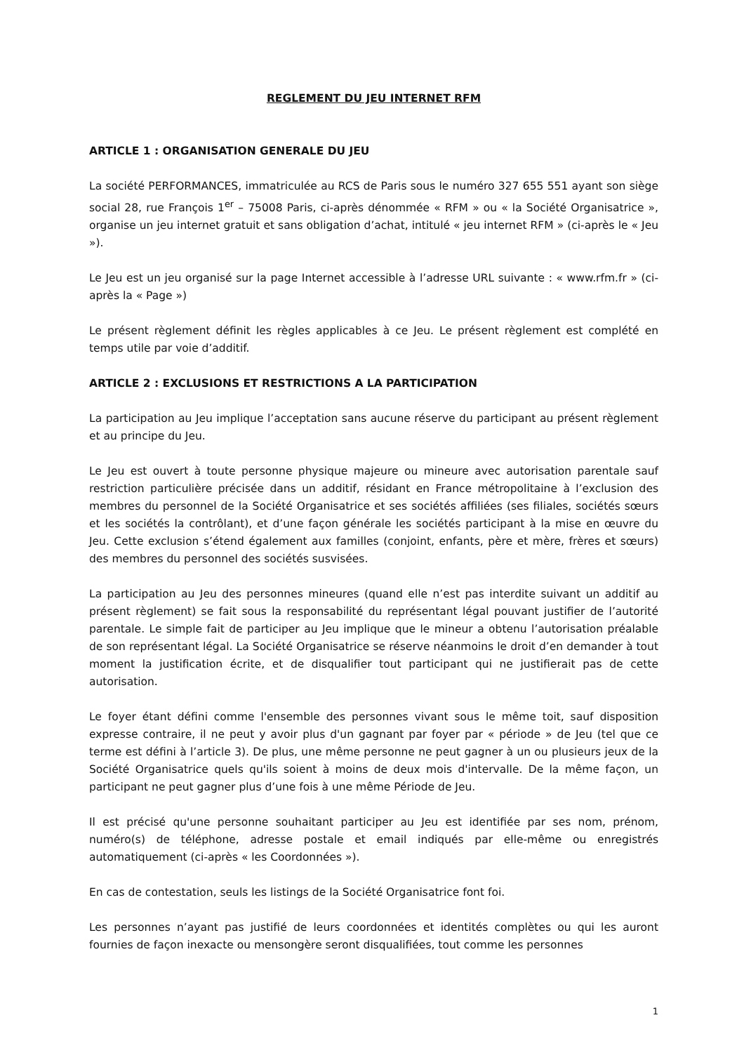REGLEMENT DU JEU INTERNET RFM
ARTICLE 1 : ORGANISATION GENERALE DU JEU
La société PERFORMANCES, immatriculée au RCS de Paris sous le numéro 327 655 551 ayant son siège social 28, rue François 1<sup>er</sup> – 75008 Paris, ci-après dénommée « RFM » ou « la Société Organisatrice », organise un jeu internet gratuit et sans obligation d’achat, intitulé « jeu internet RFM » (ci-après le « Jeu »).
Le Jeu est un jeu organisé sur la page Internet accessible à l’adresse URL suivante : « www.rfm.fr » (ci-après la « Page »)
Le présent règlement définit les règles applicables à ce Jeu. Le présent règlement est complété en temps utile par voie d’additif.
ARTICLE 2 : EXCLUSIONS ET RESTRICTIONS A LA PARTICIPATION
La participation au Jeu implique l’acceptation sans aucune réserve du participant au présent règlement et au principe du Jeu.
Le Jeu est ouvert à toute personne physique majeure ou mineure avec autorisation parentale sauf restriction particulière précisée dans un additif, résidant en France métropolitaine à l’exclusion des membres du personnel de la Société Organisatrice et ses sociétés affiliées (ses filiales, sociétés sœurs et les sociétés la contrôlant), et d’une façon générale les sociétés participant à la mise en œuvre du Jeu. Cette exclusion s’étend également aux familles (conjoint, enfants, père et mère, frères et sœurs) des membres du personnel des sociétés susvisées.
La participation au Jeu des personnes mineures (quand elle n’est pas interdite suivant un additif au présent règlement) se fait sous la responsabilité du représentant légal pouvant justifier de l’autorité parentale. Le simple fait de participer au Jeu implique que le mineur a obtenu l’autorisation préalable de son représentant légal. La Société Organisatrice se réserve néanmoins le droit d’en demander à tout moment la justification écrite, et de disqualifier tout participant qui ne justifierait pas de cette autorisation.
Le foyer étant défini comme l'ensemble des personnes vivant sous le même toit, sauf disposition expresse contraire, il ne peut y avoir plus d'un gagnant par foyer par « période » de Jeu (tel que ce terme est défini à l’article 3). De plus, une même personne ne peut gagner à un ou plusieurs jeux de la Société Organisatrice quels qu'ils soient à moins de deux mois d'intervalle. De la même façon, un participant ne peut gagner plus d’une fois à une même Période de Jeu.
Il est précisé qu'une personne souhaitant participer au Jeu est identifiée par ses nom, prénom, numéro(s) de téléphone, adresse postale et email indiqués par elle-même ou enregistrés automatiquement (ci-après « les Coordonnées »).
En cas de contestation, seuls les listings de la Société Organisatrice font foi.
Les personnes n’ayant pas justifié de leurs coordonnées et identités complètes ou qui les auront fournies de façon inexacte ou mensongère seront disqualifiées, tout comme les personnes
1